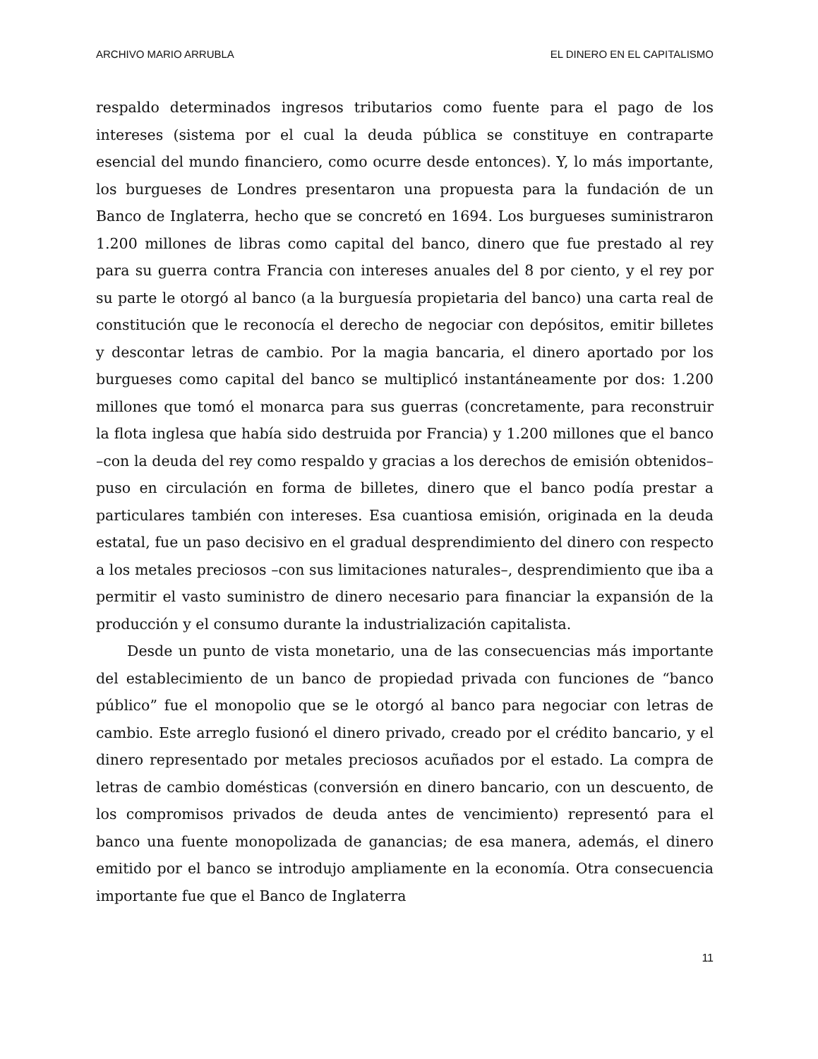ARCHIVO MARIO ARRUBLA EL DINERO EN EL CAPITALISMO
respaldo determinados ingresos tributarios como fuente para el pago de los intereses (sistema por el cual la deuda pública se constituye en contraparte esencial del mundo financiero, como ocurre desde entonces). Y, lo más importante, los burgueses de Londres presentaron una propuesta para la fundación de un Banco de Inglaterra, hecho que se concretó en 1694. Los burgueses suministraron 1.200 millones de libras como capital del banco, dinero que fue prestado al rey para su guerra contra Francia con intereses anuales del 8 por ciento, y el rey por su parte le otorgó al banco (a la burguesía propietaria del banco) una carta real de constitución que le reconocía el derecho de negociar con depósitos, emitir billetes y descontar letras de cambio. Por la magia bancaria, el dinero aportado por los burgueses como capital del banco se multiplicó instantáneamente por dos: 1.200 millones que tomó el monarca para sus guerras (concretamente, para reconstruir la flota inglesa que había sido destruida por Francia) y 1.200 millones que el banco –con la deuda del rey como respaldo y gracias a los derechos de emisión obtenidos– puso en circulación en forma de billetes, dinero que el banco podía prestar a particulares también con intereses. Esa cuantiosa emisión, originada en la deuda estatal, fue un paso decisivo en el gradual desprendimiento del dinero con respecto a los metales preciosos –con sus limitaciones naturales–, desprendimiento que iba a permitir el vasto suministro de dinero necesario para financiar la expansión de la producción y el consumo durante la industrialización capitalista.
Desde un punto de vista monetario, una de las consecuencias más importante del establecimiento de un banco de propiedad privada con funciones de “banco público” fue el monopolio que se le otorgó al banco para negociar con letras de cambio. Este arreglo fusionó el dinero privado, creado por el crédito bancario, y el dinero representado por metales preciosos acuñados por el estado. La compra de letras de cambio domésticas (conversión en dinero bancario, con un descuento, de los compromisos privados de deuda antes de vencimiento) representó para el banco una fuente monopolizada de ganancias; de esa manera, además, el dinero emitido por el banco se introdujo ampliamente en la economía. Otra consecuencia importante fue que el Banco de Inglaterra
11